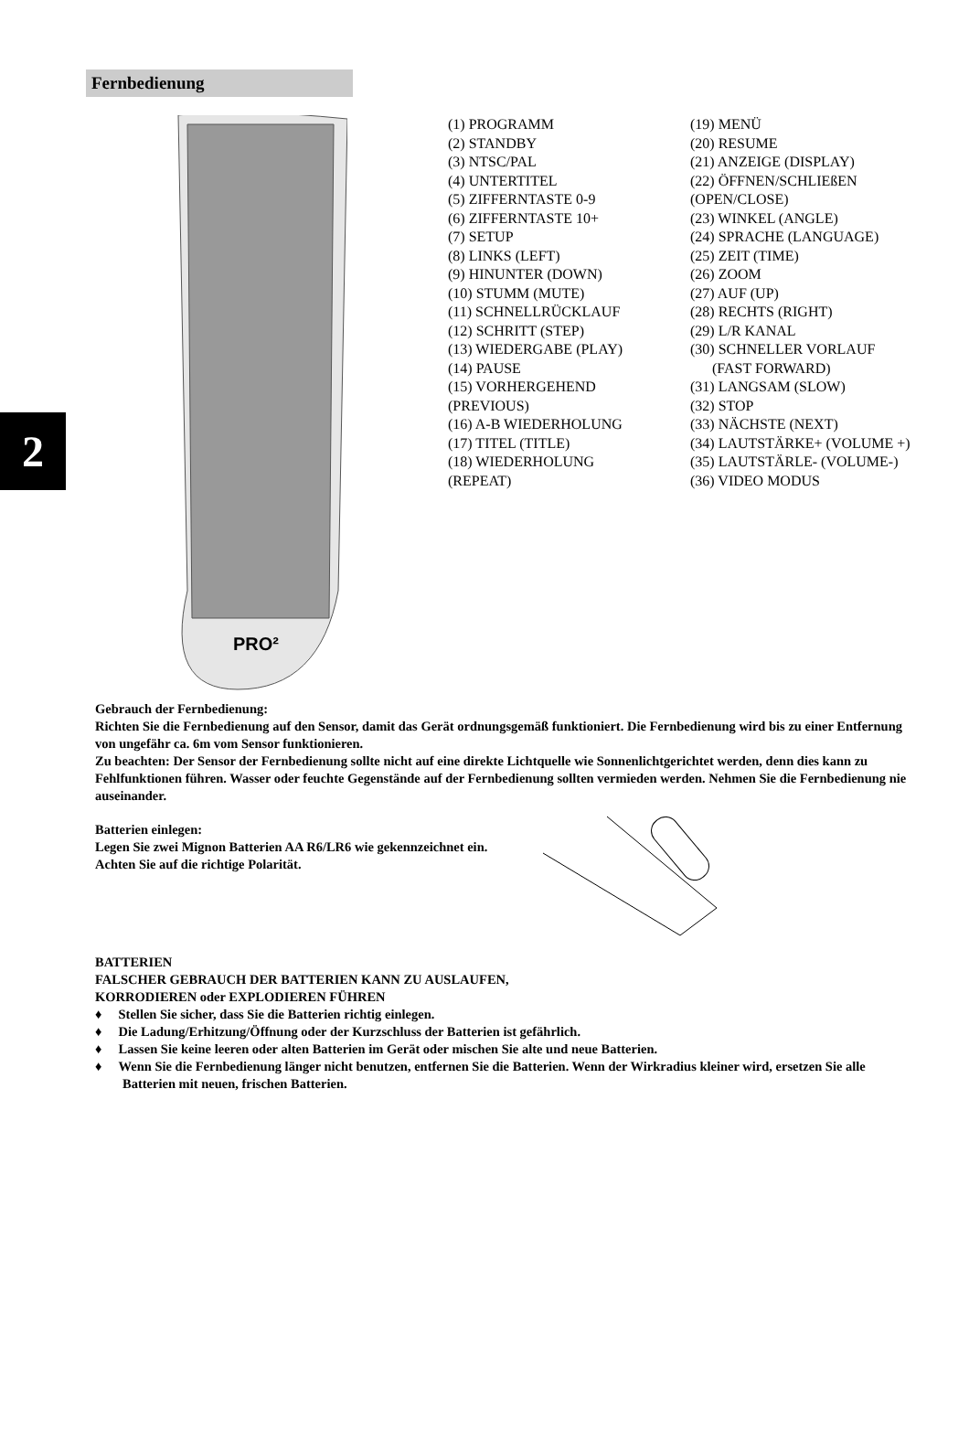2
Fernbedienung
PRO²
(1) PROGRAMM
(2) STANDBY
(3) NTSC/PAL
(4) UNTERTITEL
(5) ZIFFERNTASTE 0-9
(6) ZIFFERNTASTE 10+
(7) SETUP
(8) LINKS (LEFT)
(9) HINUNTER (DOWN)
(10) STUMM (MUTE)
(11) SCHNELLRÜCKLAUF
(12) SCHRITT (STEP)
(13) WIEDERGABE (PLAY)
(14) PAUSE
(15) VORHERGEHEND
(PREVIOUS)
(16) A-B WIEDERHOLUNG
(17) TITEL (TITLE)
(18) WIEDERHOLUNG
(REPEAT)
(19) MENÜ
(20) RESUME
(21) ANZEIGE (DISPLAY)
(22) ÖFFNEN/SCHLIEßEN
(OPEN/CLOSE)
(23) WINKEL (ANGLE)
(24) SPRACHE (LANGUAGE)
(25) ZEIT (TIME)
(26) ZOOM
(27) AUF (UP)
(28) RECHTS (RIGHT)
(29) L/R KANAL
(30) SCHNELLER VORLAUF
(FAST FORWARD)
(31) LANGSAM (SLOW)
(32) STOP
(33) NÄCHSTE (NEXT)
(34) LAUTSTÄRKE+ (VOLUME +)
(35) LAUTSTÄRLE- (VOLUME-)
(36) VIDEO MODUS
Gebrauch der Fernbedienung:
Richten Sie die Fernbedienung auf den Sensor, damit das Gerät ordnungsgemäß funktioniert. Die Fernbedienung wird bis zu einer Entfernung von ungefähr ca. 6m vom Sensor funktionieren.
Zu beachten: Der Sensor der Fernbedienung sollte nicht auf eine direkte Lichtquelle wie Sonnenlichtgerichtet werden, denn dies kann zu Fehlfunktionen führen. Wasser oder feuchte Gegenstände auf der Fernbedienung sollten vermieden werden. Nehmen Sie die Fernbedienung nie auseinander.
Batterien einlegen:
Legen Sie zwei Mignon Batterien AA R6/LR6 wie gekennzeichnet ein. Achten Sie auf die richtige Polarität.
BATTERIEN
FALSCHER GEBRAUCH DER BATTERIEN KANN ZU AUSLAUFEN,
KORRODIEREN oder EXPLODIEREN FÜHREN
♦ Stellen Sie sicher, dass Sie die Batterien richtig einlegen.
♦ Die Ladung/Erhitzung/Öffnung oder der Kurzschluss der Batterien ist gefährlich.
♦ Lassen Sie keine leeren oder alten Batterien im Gerät oder mischen Sie alte und neue Batterien.
♦ Wenn Sie die Fernbedienung länger nicht benutzen, entfernen Sie die Batterien. Wenn der Wirkradius kleiner wird, ersetzen Sie alle Batterien mit neuen, frischen Batterien.